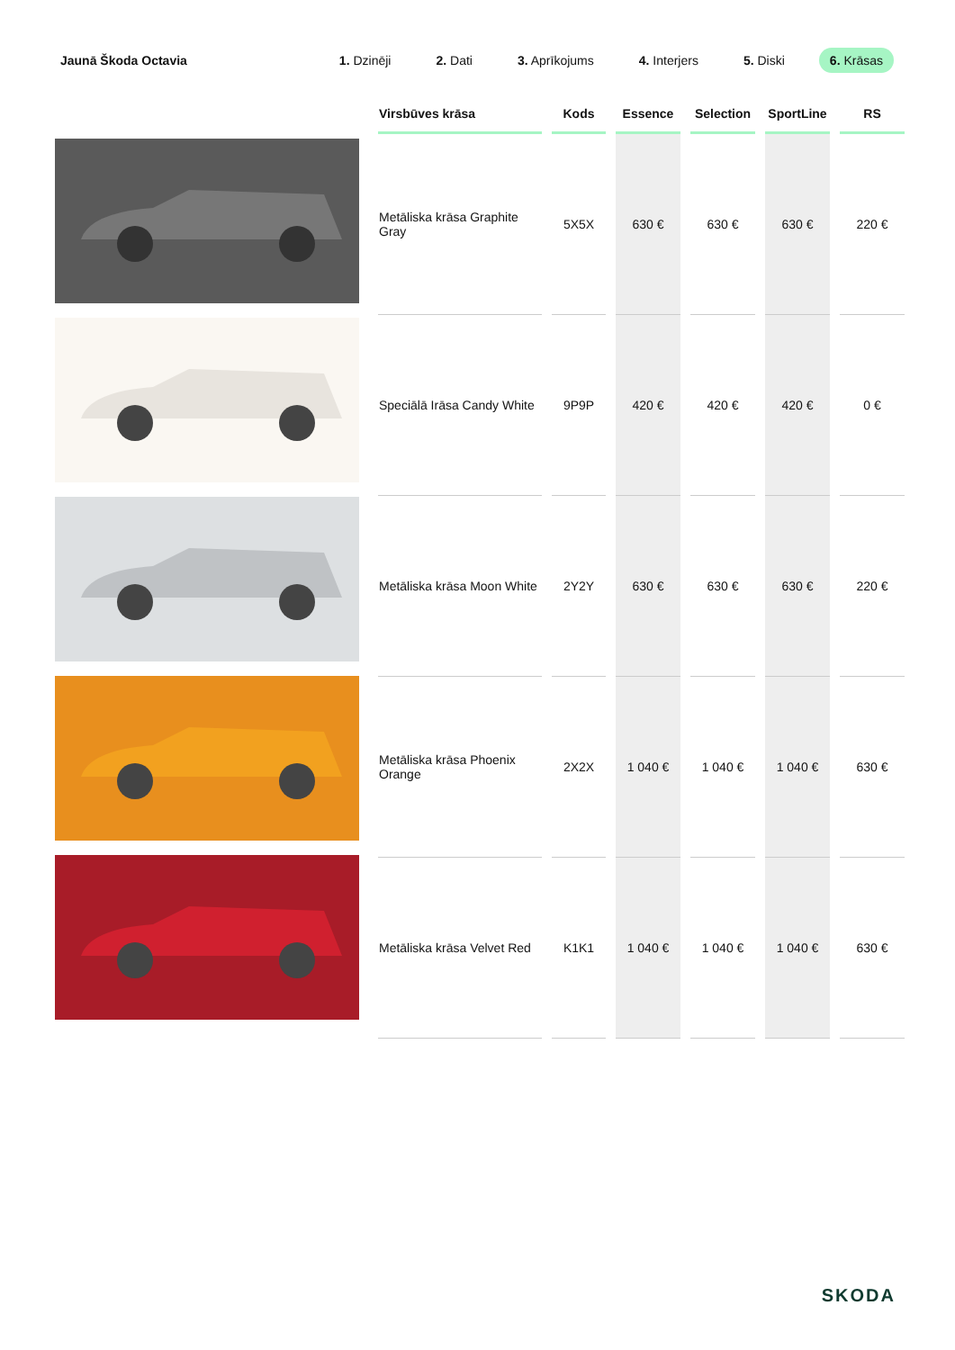Jaunā Škoda Octavia
1. Dzinēji 2. Dati 3. Aprīkojums 4. Interjers 5. Diski 6. Krāsas
| Virsbūves krāsa | Kods | Essence | Selection | SportLine | RS |
| --- | --- | --- | --- | --- | --- |
| Metāliska krāsa Graphite Gray | 5X5X | 630 € | 630 € | 630 € | 220 € |
| Speciālā Irāsa Candy White | 9P9P | 420 € | 420 € | 420 € | 0 € |
| Metāliska krāsa Moon White | 2Y2Y | 630 € | 630 € | 630 € | 220 € |
| Metāliska krāsa Phoenix Orange | 2X2X | 1 040 € | 1 040 € | 1 040 € | 630 € |
| Metāliska krāsa Velvet Red | K1K1 | 1 040 € | 1 040 € | 1 040 € | 630 € |
SKODA